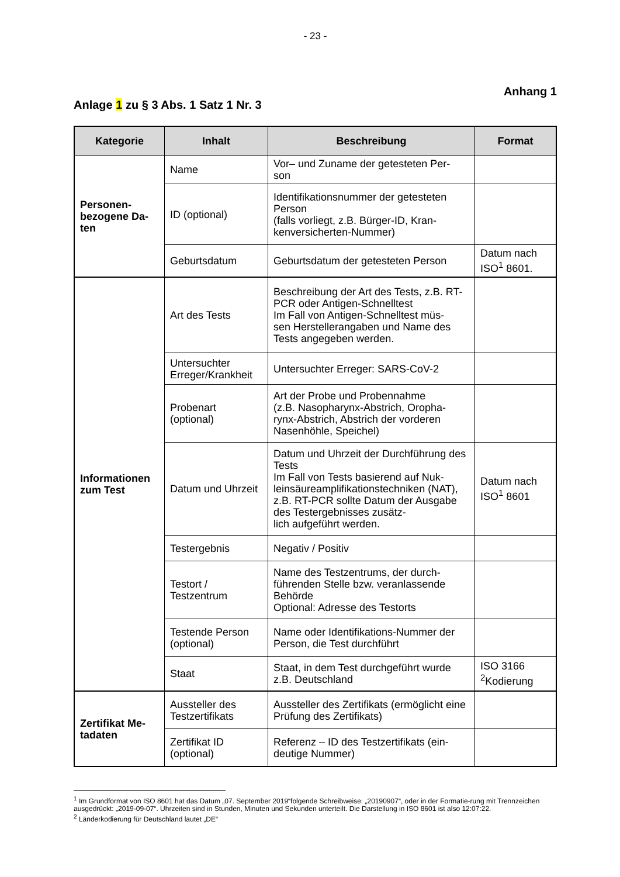- 23 -
Anhang 1
Anlage 1 zu § 3 Abs. 1 Satz 1 Nr. 3
| Kategorie | Inhalt | Beschreibung | Format |
| --- | --- | --- | --- |
| Personen- bezogene Da- ten | Name | Vor– und Zuname der getesteten Per- son | |
| | ID (optional) | Identifikationsnummer der getesteten Person (falls vorliegt, z.B. Bürger-ID, Kran- kenversicherten-Nummer) | |
| | Geburtsdatum | Geburtsdatum der getesteten Person | Datum nach ISO<sup>1</sup> 8601. |
| Informationen zum Test | Art des Tests | Beschreibung der Art des Tests, z.B. RT-PCR oder Antigen-Schnelltest Im Fall von Antigen-Schnelltest müs- sen Herstellerangaben und Name des Tests angegeben werden. | |
| | Untersuchter Erreger/Krankheit | Untersuchter Erreger: SARS-CoV-2 | |
| | Probenart (optional) | Art der Probe und Probennahme (z.B. Nasopharynx-Abstrich, Oropha- rynx-Abstrich, Abstrich der vorderen Nasenhöhle, Speichel) | |
| | Datum und Uhrzeit | Datum und Uhrzeit der Durchführung des Tests Im Fall von Tests basierend auf Nuk- leinsäureamplifikationstechniken (NAT), z.B. RT-PCR sollte Datum der Ausgabe des Testergebnisses zusätz- lich aufgeführt werden. | Datum nach ISO<sup>1</sup> 8601 |
| | Testergebnis | Negativ / Positiv | |
| | Testort / Testzentrum | Name des Testzentrums, der durch- führenden Stelle bzw. veranlassende Behörde Optional: Adresse des Testorts | |
| | Testende Person (optional) | Name oder Identifikations-Nummer der Person, die Test durchführt | |
| | Staat | Staat, in dem Test durchgeführt wurde z.B. Deutschland | ISO 3166 <sup>2</sup>Kodierung |
| Zertifikat Me- tadaten | Aussteller des Testzertifikats | Aussteller des Zertifikats (ermöglicht eine Prüfung des Zertifikats) | |
| | Zertifikat ID (optional) | Referenz – ID des Testzertifikats (ein- deutige Nummer) | |
<sup>1</sup> Im Grundformat von ISO 8601 hat das Datum „07. September 2019“folgende Schreibweise: „20190907“, oder in der Formatie-rung mit Trennzeichen ausgedrückt: „2019-09-07“. Uhrzeiten sind in Stunden, Minuten und Sekunden unterteilt. Die Darstellung in ISO 8601 ist also 12:07:22.
<sup>2</sup> Länderkodierung für Deutschland lautet „DE“